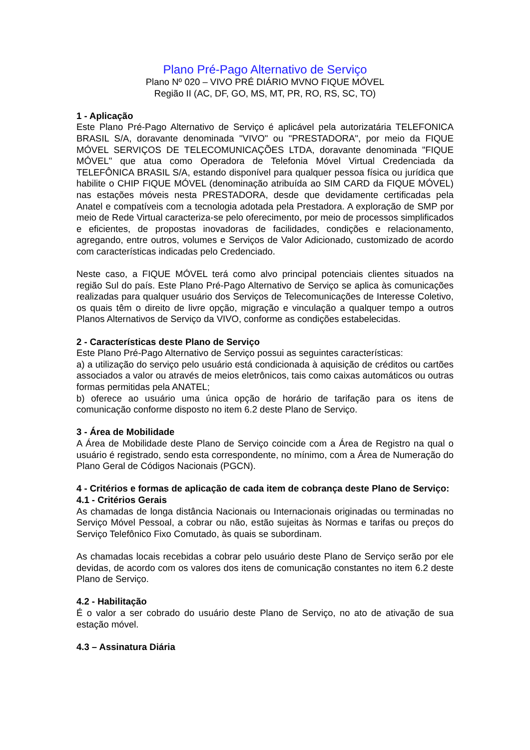Plano Pré-Pago Alternativo de Serviço
Plano Nº 020 – VIVO PRÉ DIÁRIO MVNO FIQUE MÓVEL
Região II (AC, DF, GO, MS, MT, PR, RO, RS, SC, TO)
1 - Aplicação
Este Plano Pré-Pago Alternativo de Serviço é aplicável pela autorizatária TELEFONICA BRASIL S/A, doravante denominada "VIVO" ou "PRESTADORA", por meio da FIQUE MÓVEL SERVIÇOS DE TELECOMUNICAÇÕES LTDA, doravante denominada "FIQUE MÓVEL" que atua como Operadora de Telefonia Móvel Virtual Credenciada da TELEFÔNICA BRASIL S/A, estando disponível para qualquer pessoa física ou jurídica que habilite o CHIP FIQUE MÓVEL (denominação atribuída ao SIM CARD da FIQUE MÓVEL) nas estações móveis nesta PRESTADORA, desde que devidamente certificadas pela Anatel e compatíveis com a tecnologia adotada pela Prestadora. A exploração de SMP por meio de Rede Virtual caracteriza-se pelo oferecimento, por meio de processos simplificados e eficientes, de propostas inovadoras de facilidades, condições e relacionamento, agregando, entre outros, volumes e Serviços de Valor Adicionado, customizado de acordo com características indicadas pelo Credenciado.
Neste caso, a FIQUE MÓVEL terá como alvo principal potenciais clientes situados na região Sul do país. Este Plano Pré-Pago Alternativo de Serviço se aplica às comunicações realizadas para qualquer usuário dos Serviços de Telecomunicações de Interesse Coletivo, os quais têm o direito de livre opção, migração e vinculação a qualquer tempo a outros Planos Alternativos de Serviço da VIVO, conforme as condições estabelecidas.
2 - Características deste Plano de Serviço
Este Plano Pré-Pago Alternativo de Serviço possui as seguintes características:
a) a utilização do serviço pelo usuário está condicionada à aquisição de créditos ou cartões associados a valor ou através de meios eletrônicos, tais como caixas automáticos ou outras formas permitidas pela ANATEL;
b) oferece ao usuário uma única opção de horário de tarifação para os itens de comunicação conforme disposto no item 6.2 deste Plano de Serviço.
3 - Área de Mobilidade
A Área de Mobilidade deste Plano de Serviço coincide com a Área de Registro na qual o usuário é registrado, sendo esta correspondente, no mínimo, com a Área de Numeração do Plano Geral de Códigos Nacionais (PGCN).
4 - Critérios e formas de aplicação de cada item de cobrança deste Plano de Serviço:
4.1 - Critérios Gerais
As chamadas de longa distância Nacionais ou Internacionais originadas ou terminadas no Serviço Móvel Pessoal, a cobrar ou não, estão sujeitas às Normas e tarifas ou preços do Serviço Telefônico Fixo Comutado, às quais se subordinam.
As chamadas locais recebidas a cobrar pelo usuário deste Plano de Serviço serão por ele devidas, de acordo com os valores dos itens de comunicação constantes no item 6.2 deste Plano de Serviço.
4.2 - Habilitação
É o valor a ser cobrado do usuário deste Plano de Serviço, no ato de ativação de sua estação móvel.
4.3 – Assinatura Diária